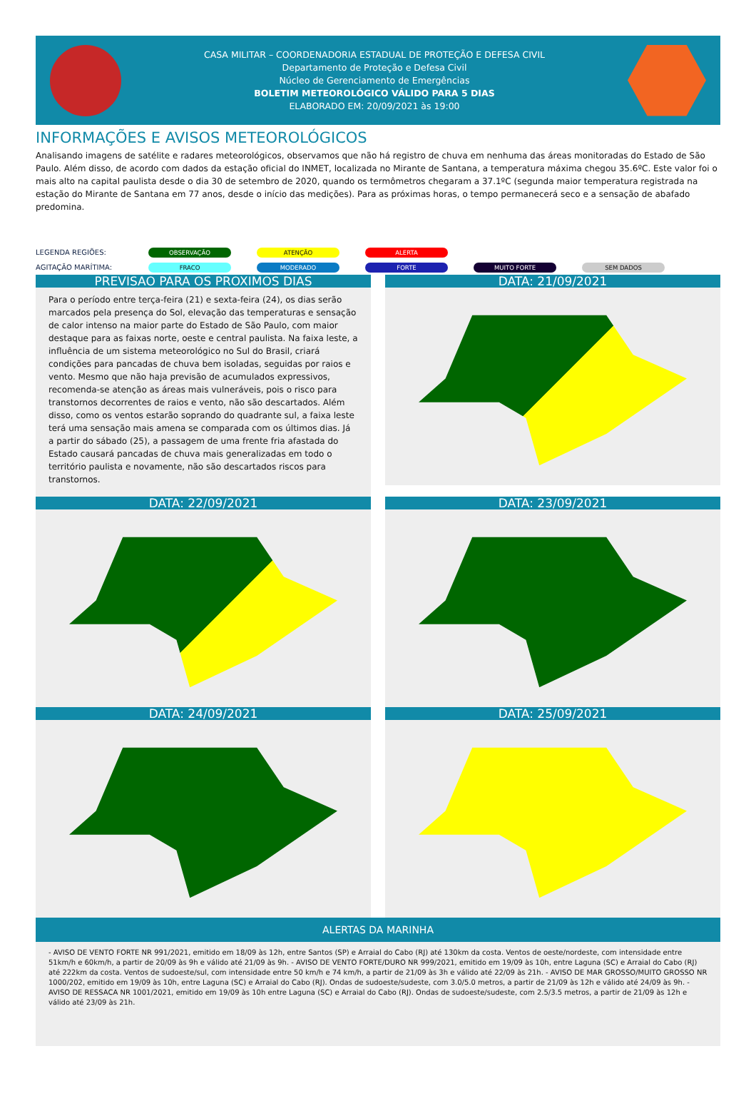CASA MILITAR – COORDENADORIA ESTADUAL DE PROTEÇÃO E DEFESA CIVIL
Departamento de Proteção e Defesa Civil
Núcleo de Gerenciamento de Emergências
BOLETIM METEOROLÓGICO VÁLIDO PARA 5 DIAS
ELABORADO EM: 20/09/2021 às 19:00
INFORMAÇÕES E AVISOS METEOROLÓGICOS
Analisando imagens de satélite e radares meteorológicos, observamos que não há registro de chuva em nenhuma das áreas monitoradas do Estado de São Paulo. Além disso, de acordo com dados da estação oficial do INMET, localizada no Mirante de Santana, a temperatura máxima chegou 35.6ºC. Este valor foi o mais alto na capital paulista desde o dia 30 de setembro de 2020, quando os termômetros chegaram a 37.1ºC (segunda maior temperatura registrada na estação do Mirante de Santana em 77 anos, desde o início das medições). Para as próximas horas, o tempo permanecerá seco e a sensação de abafado predomina.
LEGENDA REGIÕES: OBSERVAÇÃO ATENÇÃO ALERTA
AGITAÇÃO MARÍTIMA: FRACO MODERADO FORTE MUITO FORTE SEM DADOS
PREVISAO PARA OS PROXIMOS DIAS
Para o período entre terça-feira (21) e sexta-feira (24), os dias serão marcados pela presença do Sol, elevação das temperaturas e sensação de calor intenso na maior parte do Estado de São Paulo, com maior destaque para as faixas norte, oeste e central paulista. Na faixa leste, a influência de um sistema meteorológico no Sul do Brasil, criará condições para pancadas de chuva bem isoladas, seguidas por raios e vento. Mesmo que não haja previsão de acumulados expressivos, recomenda-se atenção as áreas mais vulneráveis, pois o risco para transtornos decorrentes de raios e vento, não são descartados. Além disso, como os ventos estarão soprando do quadrante sul, a faixa leste terá uma sensação mais amena se comparada com os últimos dias. Já a partir do sábado (25), a passagem de uma frente fria afastada do Estado causará pancadas de chuva mais generalizadas em todo o território paulista e novamente, não são descartados riscos para transtornos.
DATA: 21/09/2021
DATA: 22/09/2021
DATA: 23/09/2021
DATA: 24/09/2021
DATA: 25/09/2021
ALERTAS DA MARINHA
- AVISO DE VENTO FORTE NR 991/2021, emitido em 18/09 às 12h, entre Santos (SP) e Arraial do Cabo (RJ) até 130km da costa. Ventos de oeste/nordeste, com intensidade entre 51km/h e 60km/h, a partir de 20/09 às 9h e válido até 21/09 às 9h. - AVISO DE VENTO FORTE/DURO NR 999/2021, emitido em 19/09 às 10h, entre Laguna (SC) e Arraial do Cabo (RJ) até 222km da costa. Ventos de sudoeste/sul, com intensidade entre 50 km/h e 74 km/h, a partir de 21/09 às 3h e válido até 22/09 às 21h. - AVISO DE MAR GROSSO/MUITO GROSSO NR 1000/202, emitido em 19/09 às 10h, entre Laguna (SC) e Arraial do Cabo (RJ). Ondas de sudoeste/sudeste, com 3.0/5.0 metros, a partir de 21/09 às 12h e válido até 24/09 às 9h. - AVISO DE RESSACA NR 1001/2021, emitido em 19/09 às 10h entre Laguna (SC) e Arraial do Cabo (RJ). Ondas de sudoeste/sudeste, com 2.5/3.5 metros, a partir de 21/09 às 12h e válido até 23/09 às 21h.